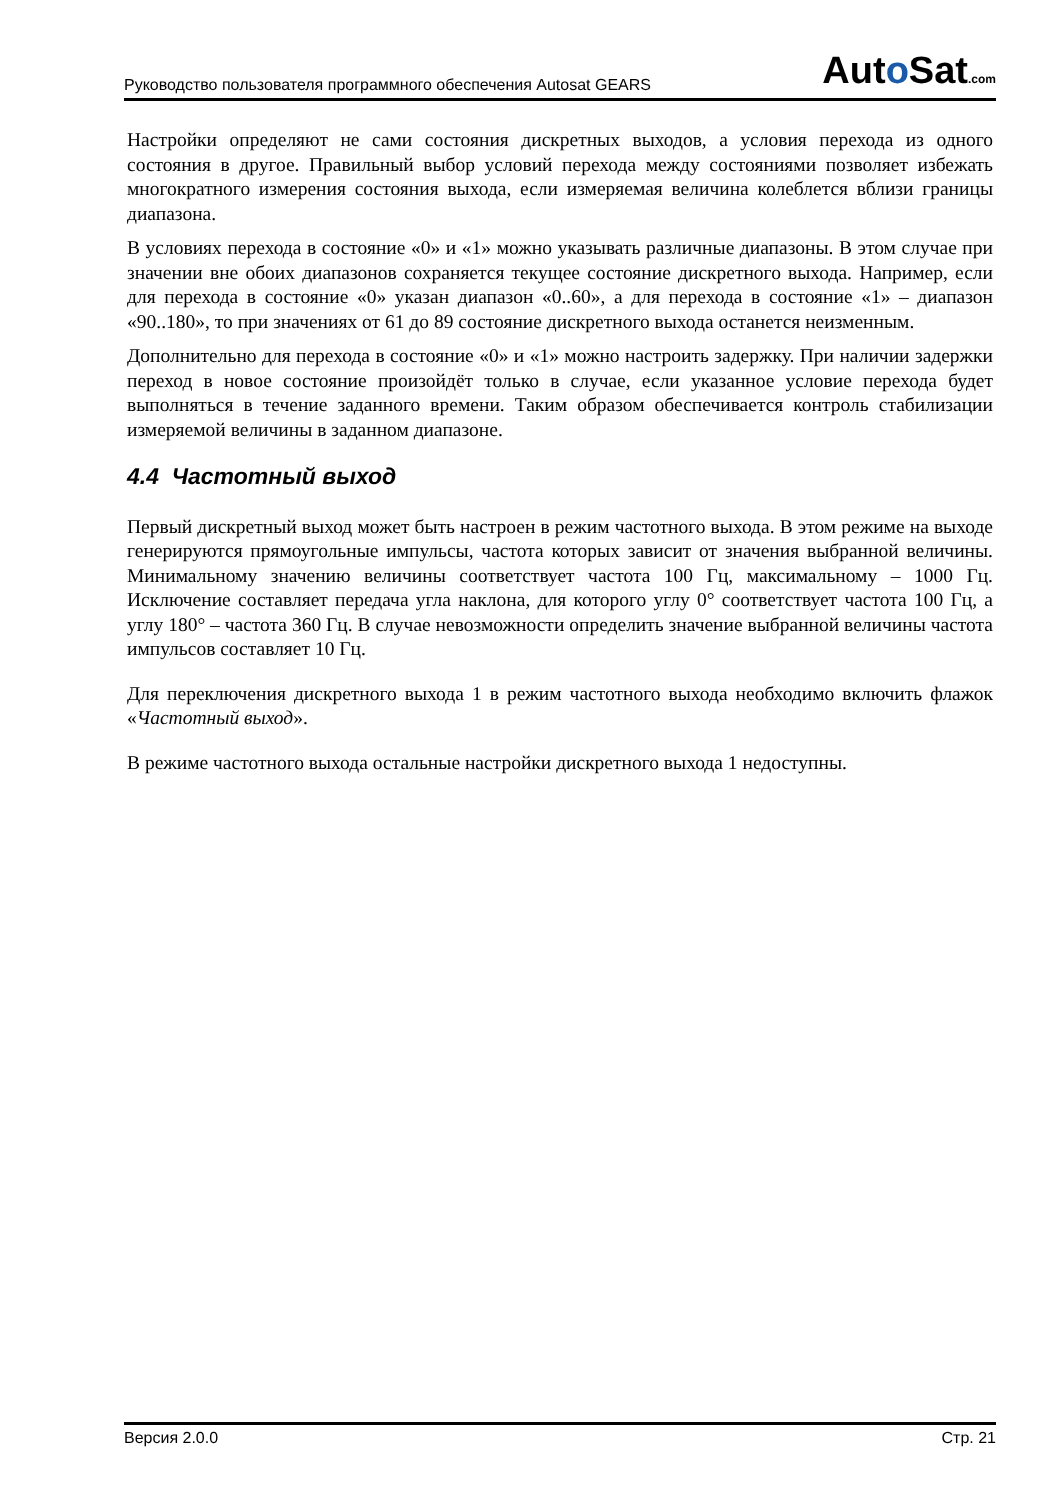Руководство пользователя программного обеспечения Autosat GEARS Auto Sat.com
Настройки определяют не сами состояния дискретных выходов, а условия перехода из одного состояния в другое. Правильный выбор условий перехода между состояниями позволяет избежать многократного измерения состояния выхода, если измеряемая величина колеблется вблизи границы диапазона.
В условиях перехода в состояние «0» и «1» можно указывать различные диапазоны. В этом случае при значении вне обоих диапазонов сохраняется текущее состояние дискретного выхода. Например, если для перехода в состояние «0» указан диапазон «0..60», а для перехода в состояние «1» – диапазон «90..180», то при значениях от 61 до 89 состояние дискретного выхода останется неизменным.
Дополнительно для перехода в состояние «0» и «1» можно настроить задержку. При наличии задержки переход в новое состояние произойдёт только в случае, если указанное условие перехода будет выполняться в течение заданного времени. Таким образом обеспечивается контроль стабилизации измеряемой величины в заданном диапазоне.
4.4 Частотный выход
Первый дискретный выход может быть настроен в режим частотного выхода. В этом режиме на выходе генерируются прямоугольные импульсы, частота которых зависит от значения выбранной величины. Минимальному значению величины соответствует частота 100 Гц, максимальному – 1000 Гц. Исключение составляет передача угла наклона, для которого углу 0° соответствует частота 100 Гц, а углу 180° – частота 360 Гц. В случае невозможности определить значение выбранной величины частота импульсов составляет 10 Гц.
Для переключения дискретного выхода 1 в режим частотного выхода необходимо включить флажок «Частотный выход».
В режиме частотного выхода остальные настройки дискретного выхода 1 недоступны.
Версия 2.0.0 Стр. 21